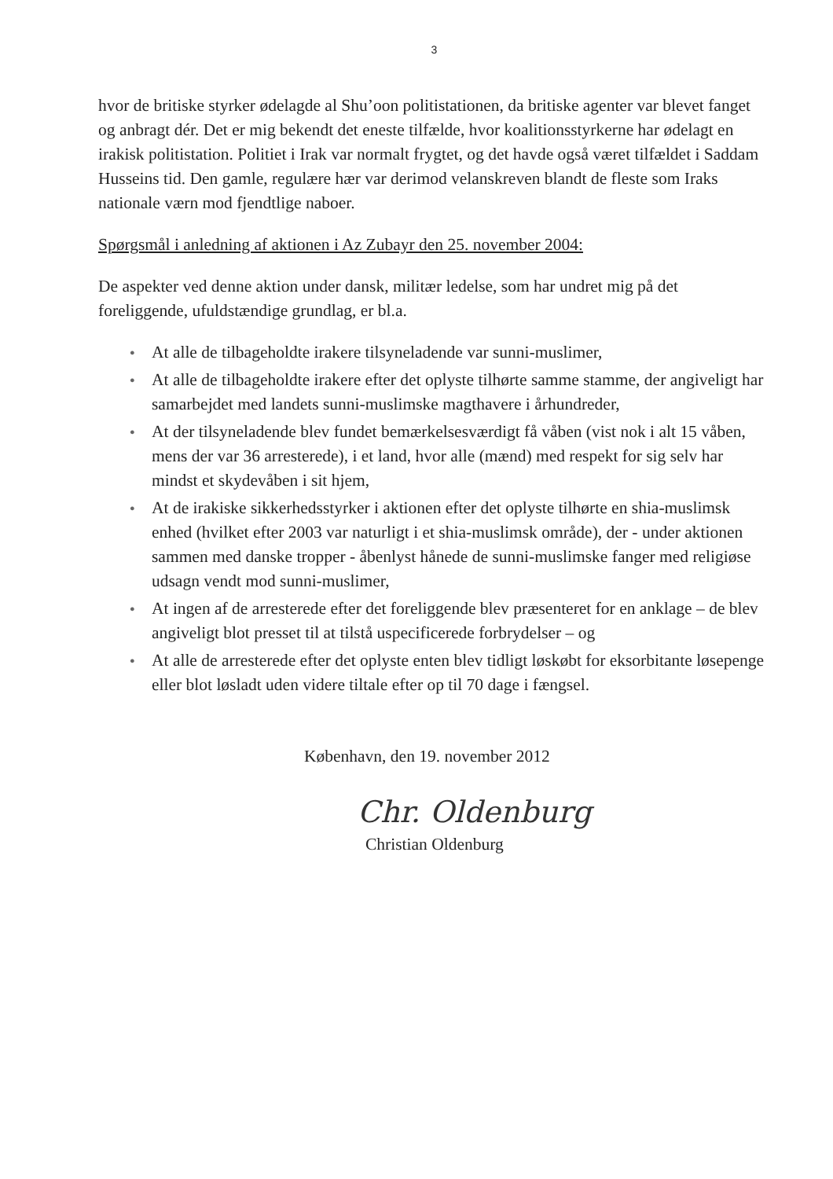3
hvor de britiske styrker ødelagde al Shu’oon politistationen, da britiske agenter var blevet fanget og anbragt dér. Det er mig bekendt det eneste tilfælde, hvor koalitionsstyrkerne har ødelagt en irakisk politistation. Politiet i Irak var normalt frygtet, og det havde også været tilfældet i Saddam Husseins tid. Den gamle, regulære hær var derimod velanskreven blandt de fleste som Iraks nationale værn mod fjendtlige naboer.
Spørgsmål i anledning af aktionen i Az Zubayr den 25. november 2004:
De aspekter ved denne aktion under dansk, militær ledelse, som har undret mig på det foreliggende, ufuldstændige grundlag, er bl.a.
● At alle de tilbageholdte irakere tilsyneladende var sunni-muslimer,
● At alle de tilbageholdte irakere efter det oplyste tilhørte samme stamme, der angiveligt har samarbejdet med landets sunni-muslimske magthavere i århundreder,
● At der tilsyneladende blev fundet bemærkelsesværdigt få våben (vist nok i alt 15 våben, mens der var 36 arresterede), i et land, hvor alle (mænd) med respekt for sig selv har mindst et skydevåben i sit hjem,
● At de irakiske sikkerhedsstyrker i aktionen efter det oplyste tilhørte en shia-muslimsk enhed (hvilket efter 2003 var naturligt i et shia-muslimsk område), der - under aktionen sammen med danske tropper - åbenlyst hånede de sunni-muslimske fanger med religiøse udsagn vendt mod sunni-muslimer,
● At ingen af de arresterede efter det foreliggende blev præsenteret for en anklage – de blev angiveligt blot presset til at tilstå uspecificerede forbrydelser – og
● At alle de arresterede efter det oplyste enten blev tidligt løskøbt for eksorbitante løsepenge eller blot løsladt uden videre tiltale efter op til 70 dage i fængsel.
København, den 19. november 2012
Chr. Oldenburg
Christian Oldenburg